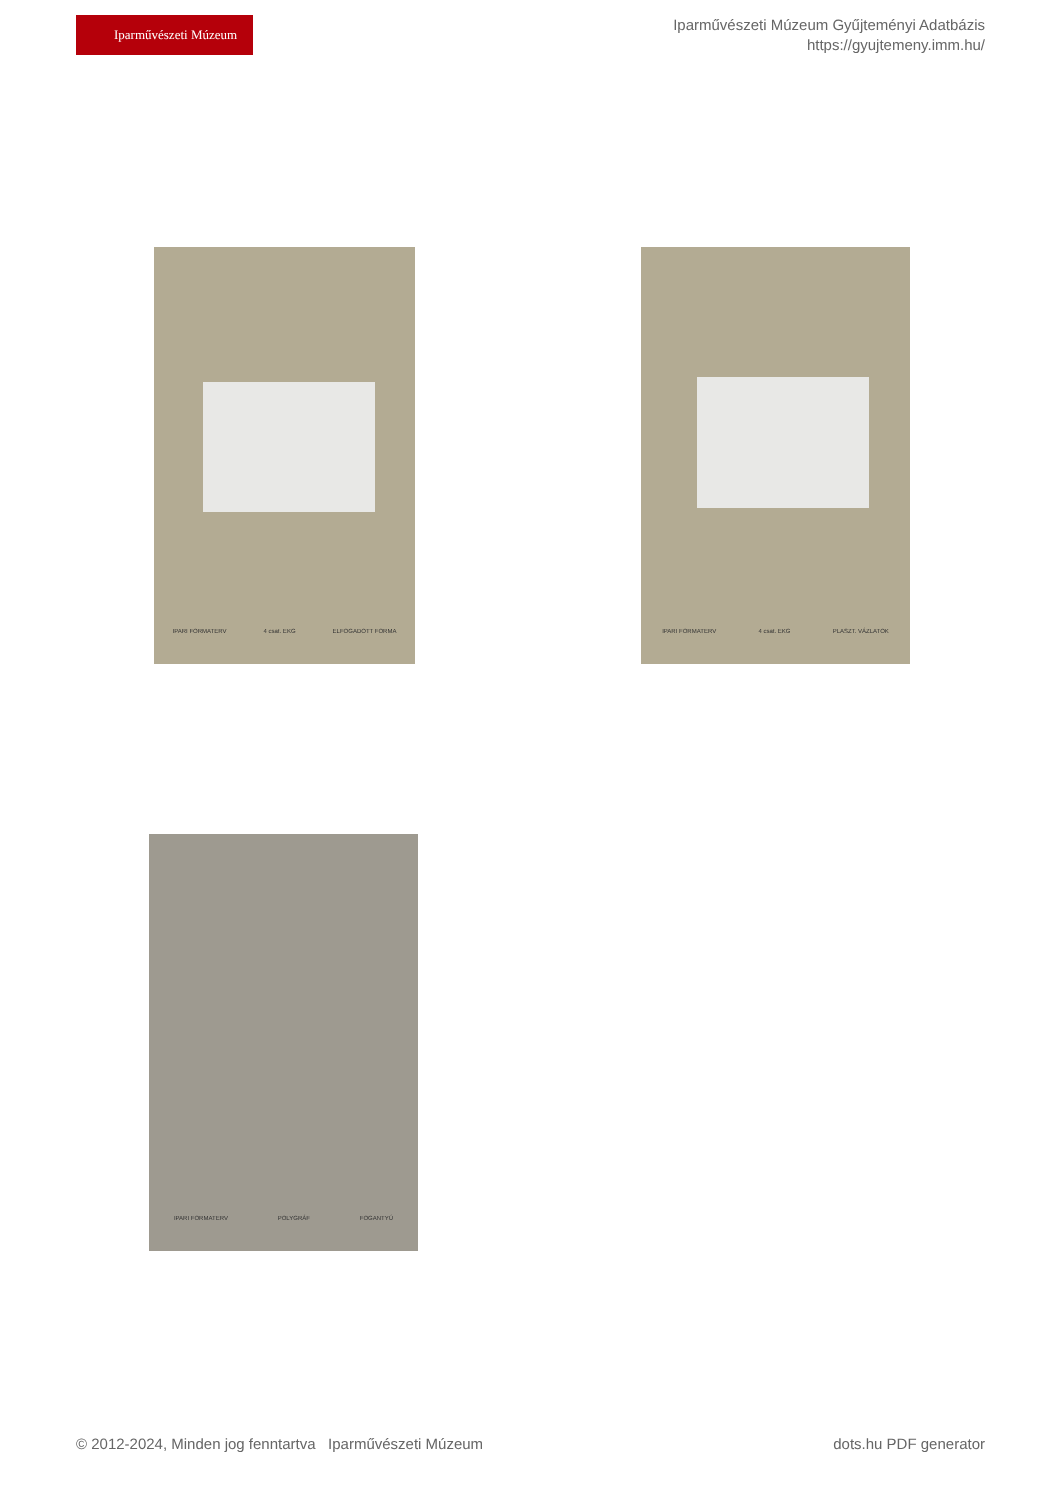Iparművészeti Múzeum
Iparművészeti Múzeum Gyűjteményi Adatbázis
https://gyujtemeny.imm.hu/
IPARI FORMATERV 4 csat. EKG ELFOGADOTT FORMA IPARI FORMATERV 4 csat. EKG PLASZT. VÁZLATOK
IPARI FORMATERV POLYGRÁF FOGANTYÚ
© 2012-2024, Minden jog fenntartva Iparművészeti Múzeum dots.hu PDF generator